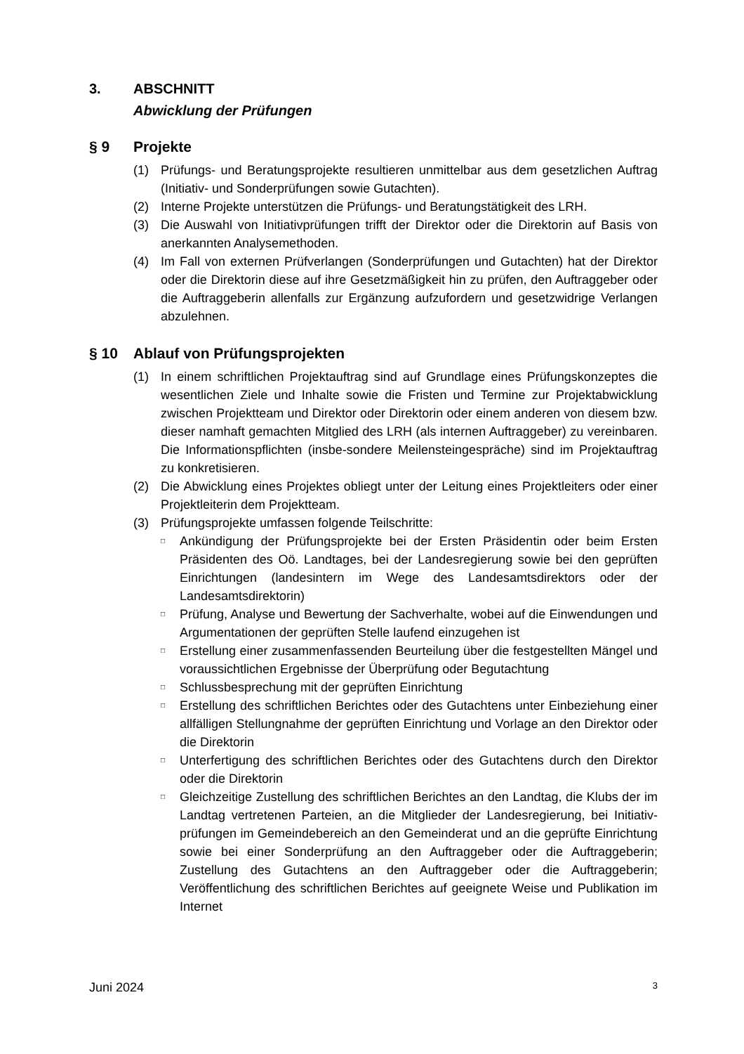3. ABSCHNITT
Abwicklung der Prüfungen
§ 9 Projekte
(1) Prüfungs- und Beratungsprojekte resultieren unmittelbar aus dem gesetzlichen Auftrag (Initiativ- und Sonderprüfungen sowie Gutachten).
(2) Interne Projekte unterstützen die Prüfungs- und Beratungstätigkeit des LRH.
(3) Die Auswahl von Initiativprüfungen trifft der Direktor oder die Direktorin auf Basis von anerkannten Analysemethoden.
(4) Im Fall von externen Prüfverlangen (Sonderprüfungen und Gutachten) hat der Direktor oder die Direktorin diese auf ihre Gesetzmäßigkeit hin zu prüfen, den Auftraggeber oder die Auftraggeberin allenfalls zur Ergänzung aufzufordern und gesetzwidrige Verlangen abzulehnen.
§ 10 Ablauf von Prüfungsprojekten
(1) In einem schriftlichen Projektauftrag sind auf Grundlage eines Prüfungskonzeptes die wesentlichen Ziele und Inhalte sowie die Fristen und Termine zur Projektabwicklung zwischen Projektteam und Direktor oder Direktorin oder einem anderen von diesem bzw. dieser namhaft gemachten Mitglied des LRH (als internen Auftraggeber) zu vereinbaren. Die Informationspflichten (insbe-sondere Meilensteingespräche) sind im Projektauftrag zu konkretisieren.
(2) Die Abwicklung eines Projektes obliegt unter der Leitung eines Projektleiters oder einer Projektleiterin dem Projektteam.
(3) Prüfungsprojekte umfassen folgende Teilschritte:
□ Ankündigung der Prüfungsprojekte bei der Ersten Präsidentin oder beim Ersten Präsidenten des Oö. Landtages, bei der Landesregierung sowie bei den geprüften Einrichtungen (landesintern im Wege des Landesamtsdirektors oder der Landesamtsdirektorin)
□ Prüfung, Analyse und Bewertung der Sachverhalte, wobei auf die Einwendungen und Argumentationen der geprüften Stelle laufend einzugehen ist
□ Erstellung einer zusammenfassenden Beurteilung über die festgestellten Mängel und voraussichtlichen Ergebnisse der Überprüfung oder Begutachtung
□ Schlussbesprechung mit der geprüften Einrichtung
□ Erstellung des schriftlichen Berichtes oder des Gutachtens unter Einbeziehung einer allfälligen Stellungnahme der geprüften Einrichtung und Vorlage an den Direktor oder die Direktorin
□ Unterfertigung des schriftlichen Berichtes oder des Gutachtens durch den Direktor oder die Direktorin
□ Gleichzeitige Zustellung des schriftlichen Berichtes an den Landtag, die Klubs der im Landtag vertretenen Parteien, an die Mitglieder der Landesregierung, bei Initiativ-prüfungen im Gemeindebereich an den Gemeinderat und an die geprüfte Einrichtung sowie bei einer Sonderprüfung an den Auftraggeber oder die Auftraggeberin; Zustellung des Gutachtens an den Auftraggeber oder die Auftraggeberin; Veröffentlichung des schriftlichen Berichtes auf geeignete Weise und Publikation im Internet
Juni 2024 3